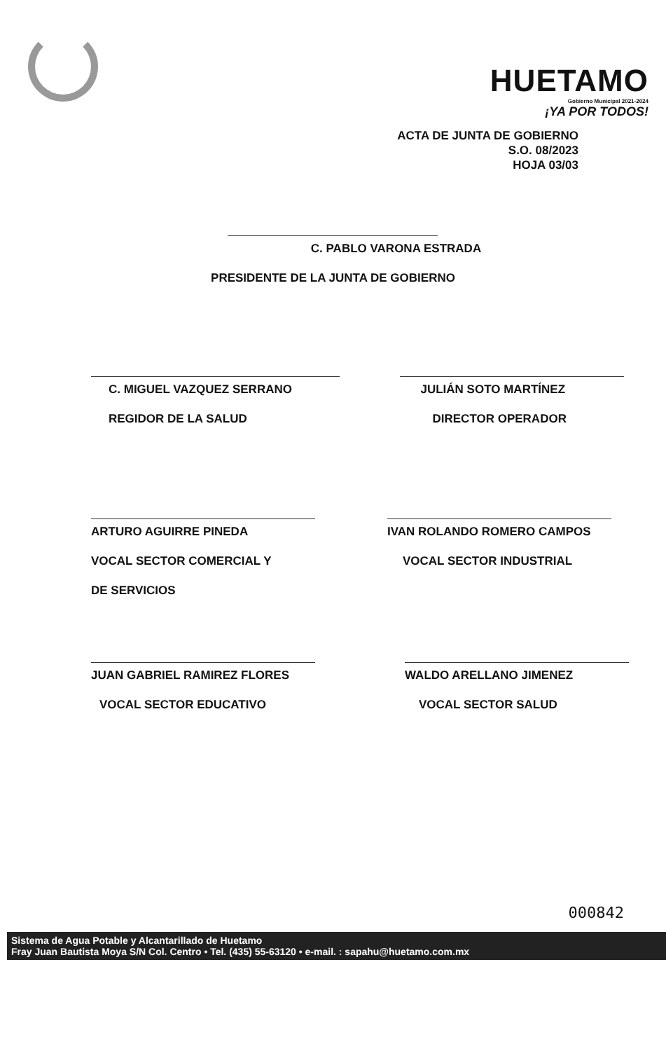HUETAMO
Gobierno Municipal 2021-2024
¡YA POR TODOS!
ACTA DE JUNTA DE GOBIERNO
S.O. 08/2023
HOJA 03/03
C. PABLO VARONA ESTRADA
PRESIDENTE DE LA JUNTA DE GOBIERNO
C. MIGUEL VAZQUEZ SERRANO
REGIDOR DE LA SALUD
JULIÁN SOTO MARTÍNEZ
DIRECTOR OPERADOR
ARTURO AGUIRRE PINEDA
VOCAL SECTOR COMERCIAL Y
DE SERVICIOS
IVAN ROLANDO ROMERO CAMPOS
VOCAL SECTOR INDUSTRIAL
JUAN GABRIEL RAMIREZ FLORES
VOCAL SECTOR EDUCATIVO
WALDO ARELLANO JIMENEZ
VOCAL SECTOR SALUD
000842
Sistema de Agua Potable y Alcantarillado de Huetamo
Fray Juan Bautista Moya S/N Col. Centro • Tel. (435) 55-63120 • e-mail. : sapahu@huetamo.com.mx